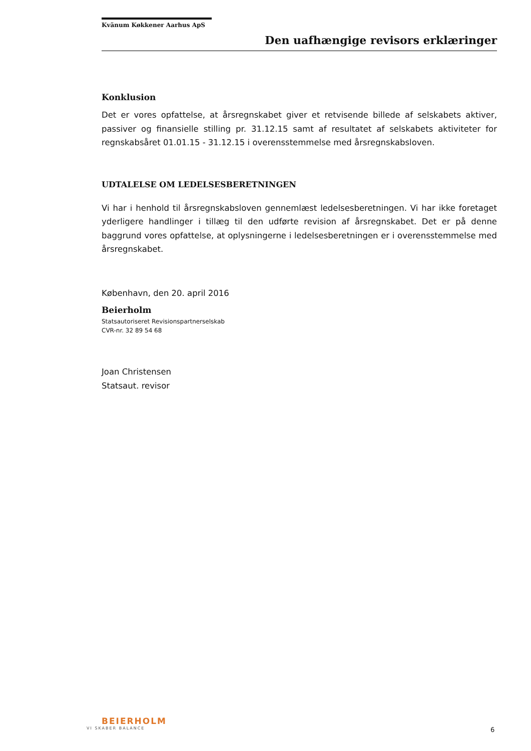Kvänum Køkkener Aarhus ApS
Den uafhængige revisors erklæringer
Konklusion
Det er vores opfattelse, at årsregnskabet giver et retvisende billede af selskabets aktiver, passiver og finansielle stilling pr. 31.12.15 samt af resultatet af selskabets aktiviteter for regnskabsåret 01.01.15 - 31.12.15 i overensstemmelse med årsregnskabsloven.
UDTALELSE OM LEDELSESBERETNINGEN
Vi har i henhold til årsregnskabsloven gennemlæst ledelsesberetningen. Vi har ikke foretaget yderligere handlinger i tillæg til den udførte revision af årsregnskabet. Det er på denne baggrund vores opfattelse, at oplysningerne i ledelsesberetningen er i overensstemmelse med årsregnskabet.
København, den 20. april 2016
Beierholm
Statsautoriseret Revisionspartnerselskab
CVR-nr. 32 89 54 68
Joan Christensen
Statsaut. revisor
BEIERHOLM
VI SKABER BALANCE
6